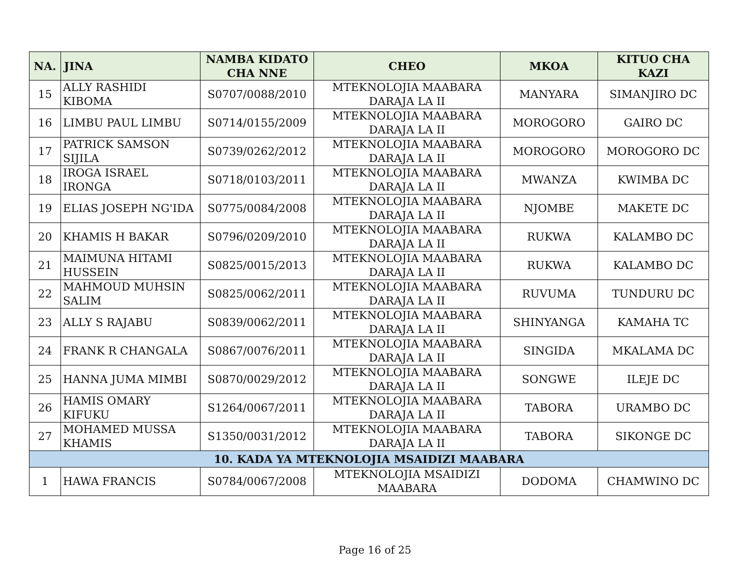| NA. | JINA | NAMBA KIDATO CHA NNE | CHEO | MKOA | KITUO CHA KAZI |
| --- | --- | --- | --- | --- | --- |
| 15 | ALLY RASHIDI KIBOMA | S0707/0088/2010 | MTEKNOLOJIA MAABARA DARAJA LA II | MANYARA | SIMANJIRO DC |
| 16 | LIMBU PAUL LIMBU | S0714/0155/2009 | MTEKNOLOJIA MAABARA DARAJA LA II | MOROGORO | GAIRO DC |
| 17 | PATRICK SAMSON SIJILA | S0739/0262/2012 | MTEKNOLOJIA MAABARA DARAJA LA II | MOROGORO | MOROGORO DC |
| 18 | IROGA ISRAEL IRONGA | S0718/0103/2011 | MTEKNOLOJIA MAABARA DARAJA LA II | MWANZA | KWIMBA DC |
| 19 | ELIAS JOSEPH NG'IDA | S0775/0084/2008 | MTEKNOLOJIA MAABARA DARAJA LA II | NJOMBE | MAKETE DC |
| 20 | KHAMIS H BAKAR | S0796/0209/2010 | MTEKNOLOJIA MAABARA DARAJA LA II | RUKWA | KALAMBO DC |
| 21 | MAIMUNA HITAMI HUSSEIN | S0825/0015/2013 | MTEKNOLOJIA MAABARA DARAJA LA II | RUKWA | KALAMBO DC |
| 22 | MAHMOUD MUHSIN SALIM | S0825/0062/2011 | MTEKNOLOJIA MAABARA DARAJA LA II | RUVUMA | TUNDURU DC |
| 23 | ALLY S RAJABU | S0839/0062/2011 | MTEKNOLOJIA MAABARA DARAJA LA II | SHINYANGA | KAMAHA TC |
| 24 | FRANK R CHANGALA | S0867/0076/2011 | MTEKNOLOJIA MAABARA DARAJA LA II | SINGIDA | MKALAMA DC |
| 25 | HANNA JUMA MIMBI | S0870/0029/2012 | MTEKNOLOJIA MAABARA DARAJA LA II | SONGWE | ILEJE DC |
| 26 | HAMIS OMARY KIFUKU | S1264/0067/2011 | MTEKNOLOJIA MAABARA DARAJA LA II | TABORA | URAMBO DC |
| 27 | MOHAMED MUSSA KHAMIS | S1350/0031/2012 | MTEKNOLOJIA MAABARA DARAJA LA II | TABORA | SIKONGE DC |
| 10. KADA YA MTEKNOLOJIA MSAIDIZI MAABARA | | | | | |
| 1 | HAWA FRANCIS | S0784/0067/2008 | MTEKNOLOJIA MSAIDIZI MAABARA | DODOMA | CHAMWINO DC |
Page 16 of 25